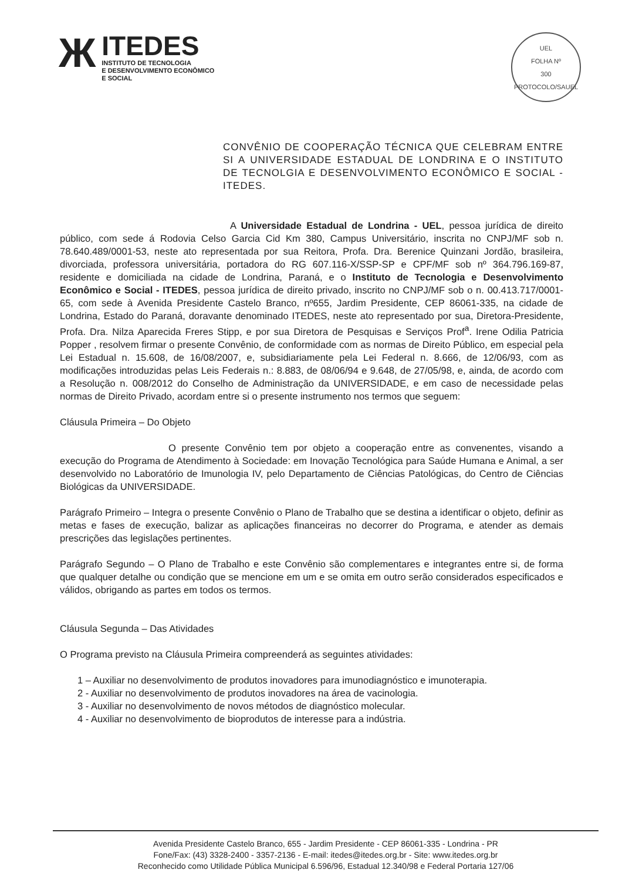Ж
ITEDES
INSTITUTO DE TECNOLOGIA
E DESENVOLVIMENTO ECONÔMICO
E SOCIAL
UEL
FOLHA Nº
300
PROTOCOLO/SAUEL
CONVÊNIO DE COOPERAÇÃO TÉCNICA QUE CELEBRAM ENTRE SI A UNIVERSIDADE ESTADUAL DE LONDRINA E O INSTITUTO DE TECNOLGIA E DESENVOLVIMENTO ECONÔMICO E SOCIAL - ITEDES.
A Universidade Estadual de Londrina - UEL, pessoa jurídica de direito público, com sede á Rodovia Celso Garcia Cid Km 380, Campus Universitário, inscrita no CNPJ/MF sob n. 78.640.489/0001-53, neste ato representada por sua Reitora, Profa. Dra. Berenice Quinzani Jordão, brasileira, divorciada, professora universitária, portadora do RG 607.116-X/SSP-SP e CPF/MF sob nº 364.796.169-87, residente e domiciliada na cidade de Londrina, Paraná, e o Instituto de Tecnologia e Desenvolvimento Econômico e Social - ITEDES, pessoa jurídica de direito privado, inscrito no CNPJ/MF sob o n. 00.413.717/0001-65, com sede à Avenida Presidente Castelo Branco, nº655, Jardim Presidente, CEP 86061-335, na cidade de Londrina, Estado do Paraná, doravante denominado ITEDES, neste ato representado por sua, Diretora-Presidente, Profa. Dra. Nilza Aparecida Freres Stipp, e por sua Diretora de Pesquisas e Serviços Prof<sup>a</sup>. Irene Odilia Patricia Popper , resolvem firmar o presente Convênio, de conformidade com as normas de Direito Público, em especial pela Lei Estadual n. 15.608, de 16/08/2007, e, subsidiariamente pela Lei Federal n. 8.666, de 12/06/93, com as modificações introduzidas pelas Leis Federais n.: 8.883, de 08/06/94 e 9.648, de 27/05/98, e, ainda, de acordo com a Resolução n. 008/2012 do Conselho de Administração da UNIVERSIDADE, e em caso de necessidade pelas normas de Direito Privado, acordam entre si o presente instrumento nos termos que seguem:
Cláusula Primeira – Do Objeto
O presente Convênio tem por objeto a cooperação entre as convenentes, visando a execução do Programa de Atendimento à Sociedade: em Inovação Tecnológica para Saúde Humana e Animal, a ser desenvolvido no Laboratório de Imunologia IV, pelo Departamento de Ciências Patológicas, do Centro de Ciências Biológicas da UNIVERSIDADE.
Parágrafo Primeiro – Integra o presente Convênio o Plano de Trabalho que se destina a identificar o objeto, definir as metas e fases de execução, balizar as aplicações financeiras no decorrer do Programa, e atender as demais prescrições das legislações pertinentes.
Parágrafo Segundo – O Plano de Trabalho e este Convênio são complementares e integrantes entre si, de forma que qualquer detalhe ou condição que se mencione em um e se omita em outro serão considerados especificados e válidos, obrigando as partes em todos os termos.
Cláusula Segunda – Das Atividades
O Programa previsto na Cláusula Primeira compreenderá as seguintes atividades:
1 – Auxiliar no desenvolvimento de produtos inovadores para imunodiagnóstico e imunoterapia.
2 - Auxiliar no desenvolvimento de produtos inovadores na área de vacinologia.
3 - Auxiliar no desenvolvimento de novos métodos de diagnóstico molecular.
4 - Auxiliar no desenvolvimento de bioprodutos de interesse para a indústria.
Avenida Presidente Castelo Branco, 655 - Jardim Presidente - CEP 86061-335 - Londrina - PR
Fone/Fax: (43) 3328-2400 - 3357-2136 - E-mail: itedes@itedes.org.br - Site: www.itedes.org.br
Reconhecido como Utilidade Pública Municipal 6.596/96, Estadual 12.340/98 e Federal Portaria 127/06